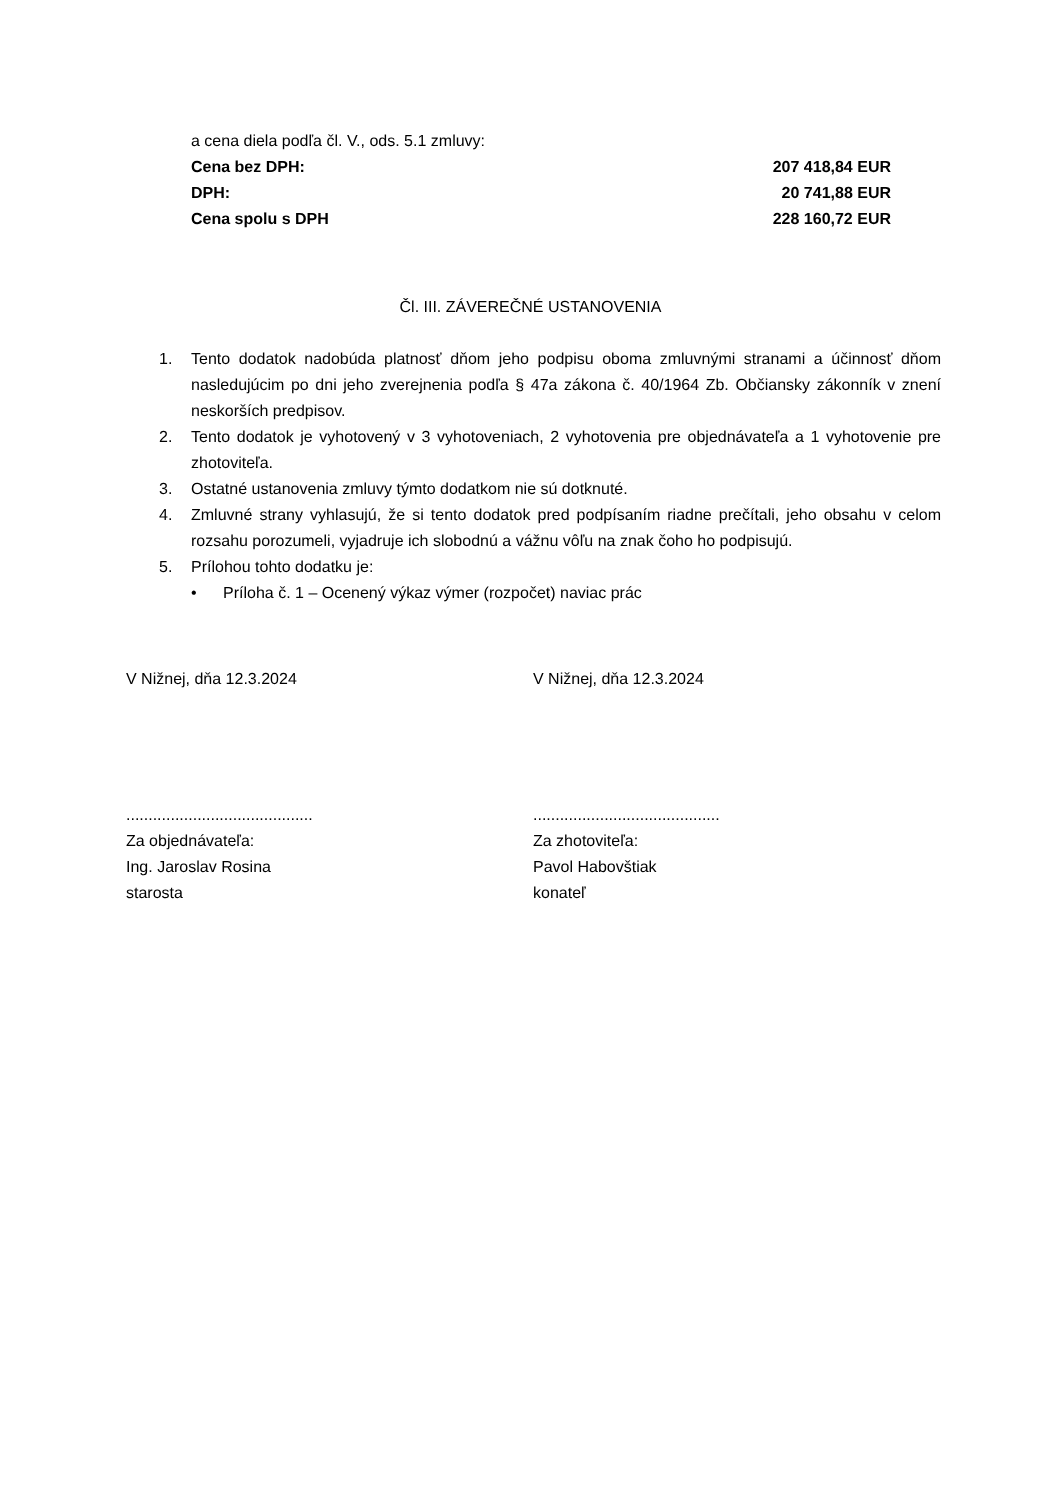a cena diela podľa čl. V., ods. 5.1 zmluvy:
Cena bez DPH: 207 418,84 EUR
DPH: 20 741,88 EUR
Cena spolu s DPH 228 160,72 EUR
Čl. III. ZÁVEREČNÉ USTANOVENIA
1. Tento dodatok nadobúda platnosť dňom jeho podpisu oboma zmluvnými stranami a účinnosť dňom nasledujúcim po dni jeho zverejnenia podľa § 47a zákona č. 40/1964 Zb. Občiansky zákonník v znení neskorších predpisov.
2. Tento dodatok je vyhotovený v 3 vyhotoveniach, 2 vyhotovenia pre objednávateľa a 1 vyhotovenie pre zhotoviteľa.
3. Ostatné ustanovenia zmluvy týmto dodatkom nie sú dotknuté.
4. Zmluvné strany vyhlasujú, že si tento dodatok pred podpísaním riadne prečítali, jeho obsahu v celom rozsahu porozumeli, vyjadruje ich slobodnú a vážnu vôľu na znak čoho ho podpisujú.
5. Prílohou tohto dodatku je:
• Príloha č. 1 – Ocenený výkaz výmer (rozpočet) naviac prác
V Nižnej, dňa 12.3.2024
..........................................
Za objednávateľa:
Ing. Jaroslav Rosina
starosta
V Nižnej, dňa 12.3.2024
..........................................
Za zhotoviteľa:
Pavol Habovštiak
konateľ